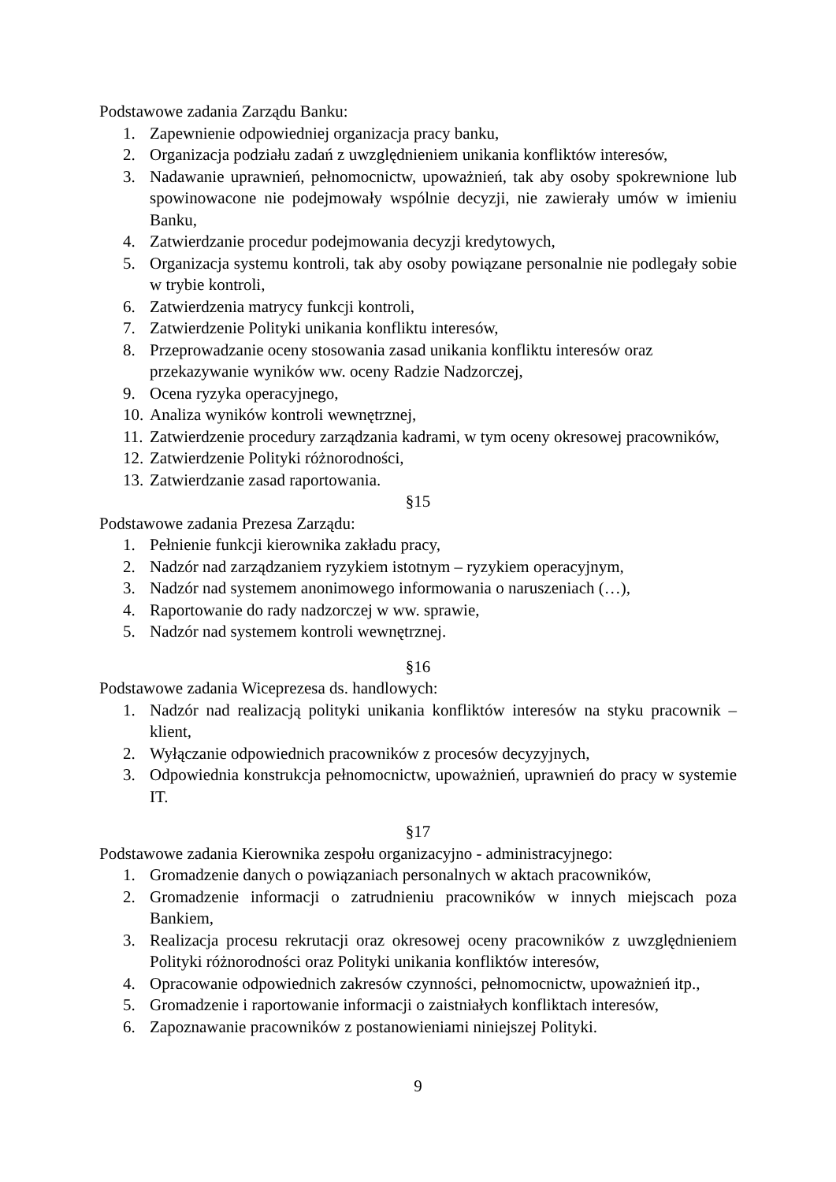Podstawowe zadania Zarządu Banku:
1. Zapewnienie odpowiedniej organizacja pracy banku,
2. Organizacja podziału zadań z uwzględnieniem unikania konfliktów interesów,
3. Nadawanie uprawnień, pełnomocnictw, upoważnień, tak aby osoby spokrewnione lub spowinowacone nie podejmowały wspólnie decyzji, nie zawierały umów w imieniu Banku,
4. Zatwierdzanie procedur podejmowania decyzji kredytowych,
5. Organizacja systemu kontroli, tak aby osoby powiązane personalnie nie podlegały sobie w trybie kontroli,
6. Zatwierdzenia matrycy funkcji kontroli,
7. Zatwierdzenie Polityki unikania konfliktu interesów,
8. Przeprowadzanie oceny stosowania zasad unikania konfliktu interesów oraz przekazywanie wyników ww. oceny Radzie Nadzorczej,
9. Ocena ryzyka operacyjnego,
10. Analiza wyników kontroli wewnętrznej,
11. Zatwierdzenie procedury zarządzania kadrami, w tym oceny okresowej pracowników,
12. Zatwierdzenie Polityki różnorodności,
13. Zatwierdzanie zasad raportowania.
§15
Podstawowe zadania Prezesa Zarządu:
1. Pełnienie funkcji kierownika zakładu pracy,
2. Nadzór nad zarządzaniem ryzykiem istotnym – ryzykiem operacyjnym,
3. Nadzór nad systemem anonimowego informowania o naruszeniach (…),
4. Raportowanie do rady nadzorczej w ww. sprawie,
5. Nadzór nad systemem kontroli wewnętrznej.
§16
Podstawowe zadania Wiceprezesa ds. handlowych:
1. Nadzór nad realizacją polityki unikania konfliktów interesów na styku pracownik – klient,
2. Wyłączanie odpowiednich pracowników z procesów decyzyjnych,
3. Odpowiednia konstrukcja pełnomocnictw, upoważnień, uprawnień do pracy w systemie IT.
§17
Podstawowe zadania Kierownika zespołu organizacyjno - administracyjnego:
1. Gromadzenie danych o powiązaniach personalnych w aktach pracowników,
2. Gromadzenie informacji o zatrudnieniu pracowników w innych miejscach poza Bankiem,
3. Realizacja procesu rekrutacji oraz okresowej oceny pracowników z uwzględnieniem Polityki różnorodności oraz Polityki unikania konfliktów interesów,
4. Opracowanie odpowiednich zakresów czynności, pełnomocnictw, upoważnień itp.,
5. Gromadzenie i raportowanie informacji o zaistniałych konfliktach interesów,
6. Zapoznawanie pracowników z postanowieniami niniejszej Polityki.
9